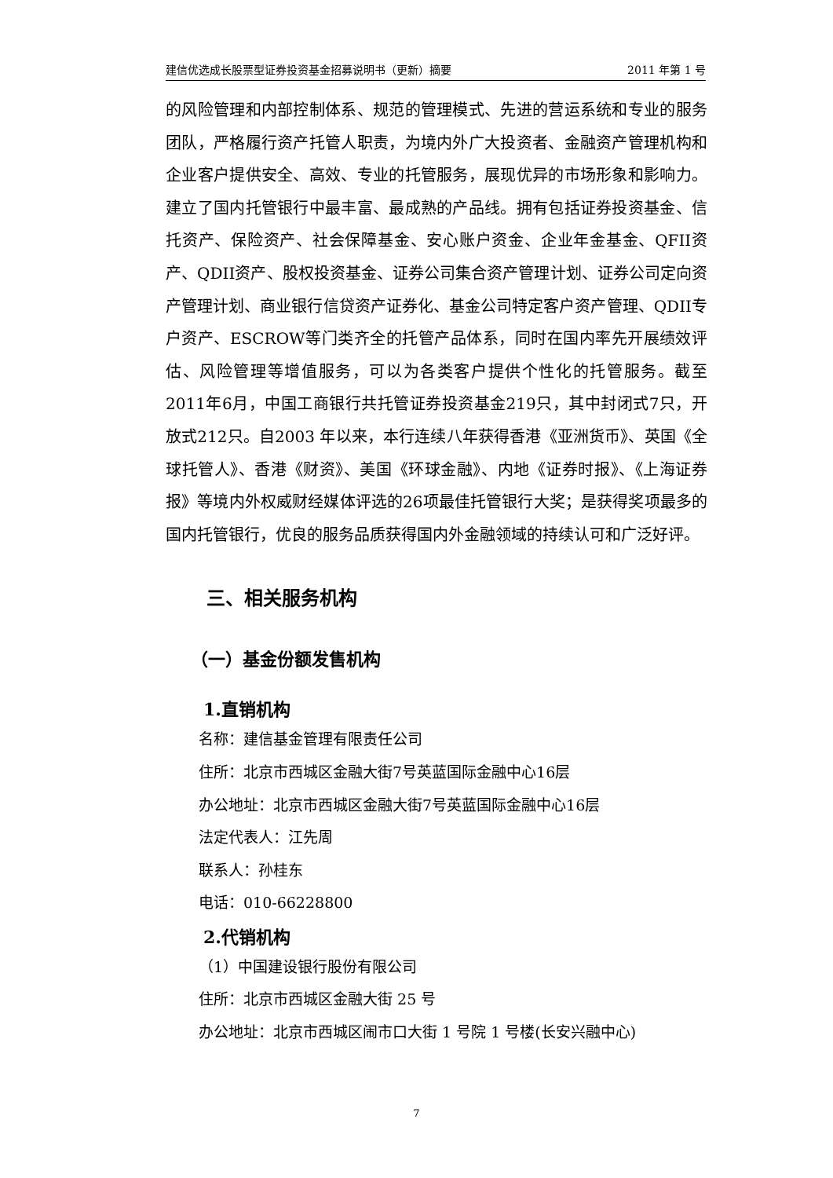建信优选成长股票型证券投资基金招募说明书（更新）摘要 2011 年第 1 号
的风险管理和内部控制体系、规范的管理模式、先进的营运系统和专业的服务团队，严格履行资产托管人职责，为境内外广大投资者、金融资产管理机构和企业客户提供安全、高效、专业的托管服务，展现优异的市场形象和影响力。建立了国内托管银行中最丰富、最成熟的产品线。拥有包括证券投资基金、信托资产、保险资产、社会保障基金、安心账户资金、企业年金基金、QFII资产、QDII资产、股权投资基金、证券公司集合资产管理计划、证券公司定向资产管理计划、商业银行信贷资产证券化、基金公司特定客户资产管理、QDII专户资产、ESCROW等门类齐全的托管产品体系，同时在国内率先开展绩效评估、风险管理等增值服务，可以为各类客户提供个性化的托管服务。截至2011年6月，中国工商银行共托管证券投资基金219只，其中封闭式7只，开放式212只。自2003 年以来，本行连续八年获得香港《亚洲货币》、英国《全球托管人》、香港《财资》、美国《环球金融》、内地《证券时报》、《上海证券报》等境内外权威财经媒体评选的26项最佳托管银行大奖；是获得奖项最多的国内托管银行，优良的服务品质获得国内外金融领域的持续认可和广泛好评。
三、相关服务机构
（一）基金份额发售机构
1.直销机构
名称：建信基金管理有限责任公司
住所：北京市西城区金融大街7号英蓝国际金融中心16层
办公地址：北京市西城区金融大街7号英蓝国际金融中心16层
法定代表人：江先周
联系人：孙桂东
电话：010-66228800
2.代销机构
（1）中国建设银行股份有限公司
住所：北京市西城区金融大街 25 号
办公地址：北京市西城区闹市口大街 1 号院 1 号楼(长安兴融中心)
7